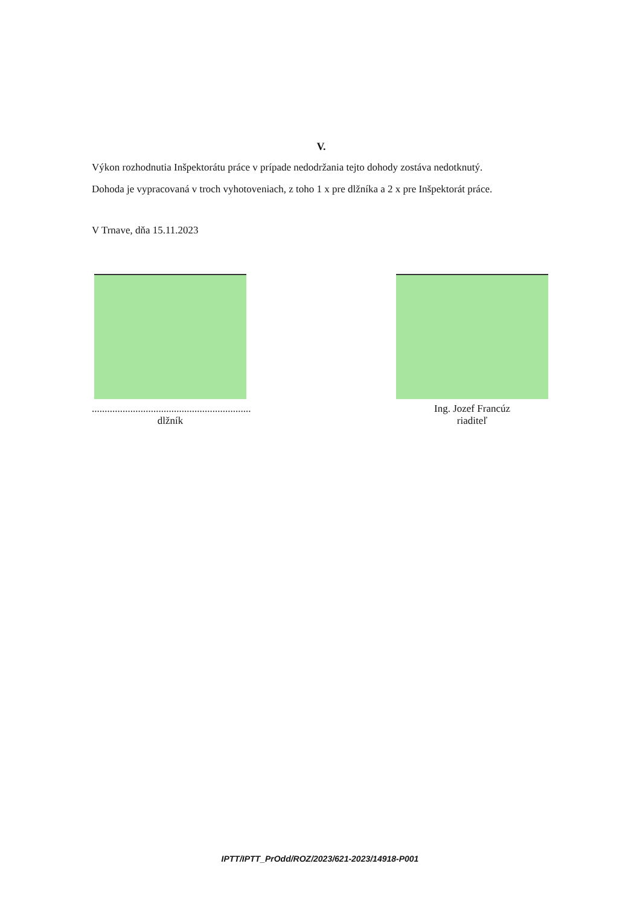V.
Výkon rozhodnutia Inšpektorátu práce v prípade nedodržania tejto dohody zostáva nedotknutý.
Dohoda je vypracovaná v troch vyhotoveniach, z toho 1 x pre dlžníka a 2 x pre Inšpektorát práce.
V Trnave, dňa 15.11.2023
..............................................................
dlžník
Ing. Jozef Francúz
riaditeľ
IPTT/IPTT_PrOdd/ROZ/2023/621-2023/14918-P001